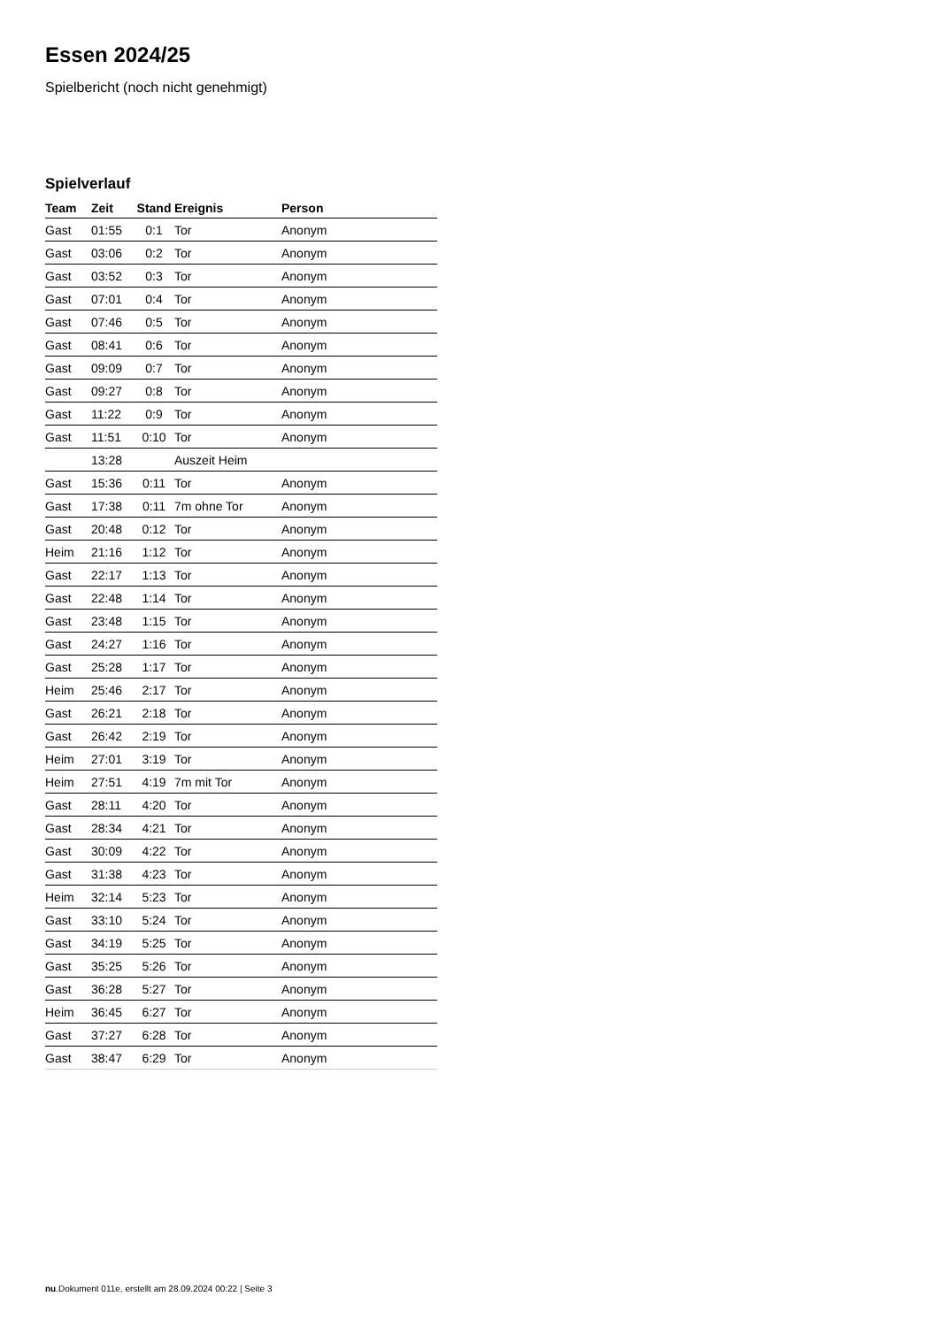Essen 2024/25
Spielbericht (noch nicht genehmigt)
Spielverlauf
| Team | Zeit | Stand | Ereignis | Person |
| --- | --- | --- | --- | --- |
| Gast | 01:55 | 0:1 | Tor | Anonym |
| Gast | 03:06 | 0:2 | Tor | Anonym |
| Gast | 03:52 | 0:3 | Tor | Anonym |
| Gast | 07:01 | 0:4 | Tor | Anonym |
| Gast | 07:46 | 0:5 | Tor | Anonym |
| Gast | 08:41 | 0:6 | Tor | Anonym |
| Gast | 09:09 | 0:7 | Tor | Anonym |
| Gast | 09:27 | 0:8 | Tor | Anonym |
| Gast | 11:22 | 0:9 | Tor | Anonym |
| Gast | 11:51 | 0:10 | Tor | Anonym |
| | 13:28 | | Auszeit Heim | |
| Gast | 15:36 | 0:11 | Tor | Anonym |
| Gast | 17:38 | 0:11 | 7m ohne Tor | Anonym |
| Gast | 20:48 | 0:12 | Tor | Anonym |
| Heim | 21:16 | 1:12 | Tor | Anonym |
| Gast | 22:17 | 1:13 | Tor | Anonym |
| Gast | 22:48 | 1:14 | Tor | Anonym |
| Gast | 23:48 | 1:15 | Tor | Anonym |
| Gast | 24:27 | 1:16 | Tor | Anonym |
| Gast | 25:28 | 1:17 | Tor | Anonym |
| Heim | 25:46 | 2:17 | Tor | Anonym |
| Gast | 26:21 | 2:18 | Tor | Anonym |
| Gast | 26:42 | 2:19 | Tor | Anonym |
| Heim | 27:01 | 3:19 | Tor | Anonym |
| Heim | 27:51 | 4:19 | 7m mit Tor | Anonym |
| Gast | 28:11 | 4:20 | Tor | Anonym |
| Gast | 28:34 | 4:21 | Tor | Anonym |
| Gast | 30:09 | 4:22 | Tor | Anonym |
| Gast | 31:38 | 4:23 | Tor | Anonym |
| Heim | 32:14 | 5:23 | Tor | Anonym |
| Gast | 33:10 | 5:24 | Tor | Anonym |
| Gast | 34:19 | 5:25 | Tor | Anonym |
| Gast | 35:25 | 5:26 | Tor | Anonym |
| Gast | 36:28 | 5:27 | Tor | Anonym |
| Heim | 36:45 | 6:27 | Tor | Anonym |
| Gast | 37:27 | 6:28 | Tor | Anonym |
| Gast | 38:47 | 6:29 | Tor | Anonym |
nu.Dokument 011e, erstellt am 28.09.2024 00:22 | Seite 3